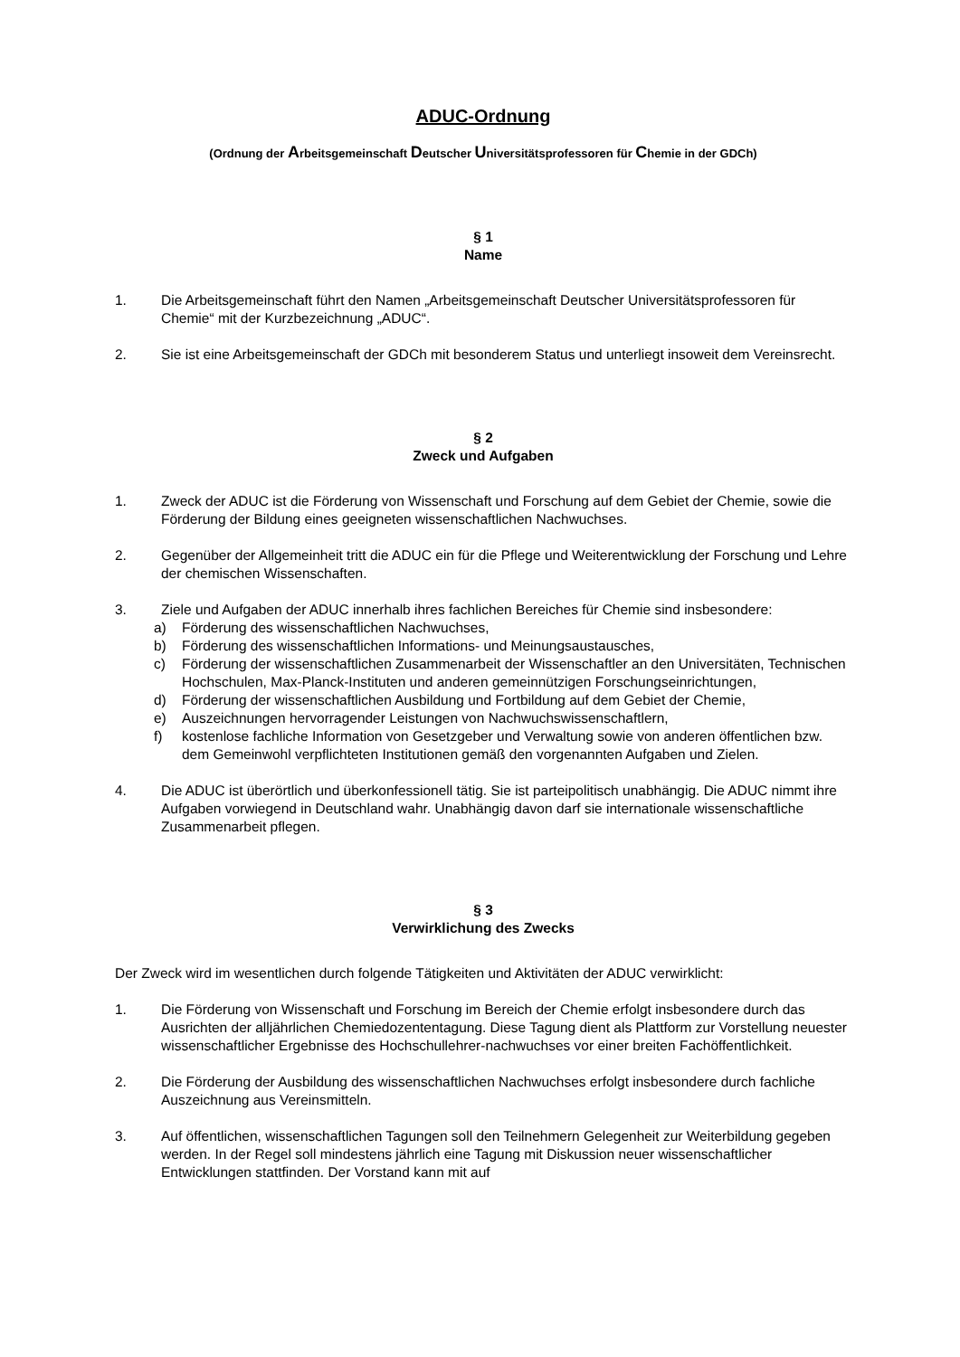ADUC-Ordnung
(Ordnung der Arbeitsgemeinschaft Deutscher Universitätsprofessoren für Chemie in der GDCh)
§ 1
Name
1. Die Arbeitsgemeinschaft führt den Namen „Arbeitsgemeinschaft Deutscher Universitätsprofessoren für Chemie“ mit der Kurzbezeichnung „ADUC“.
2. Sie ist eine Arbeitsgemeinschaft der GDCh mit besonderem Status und unterliegt insoweit dem Vereinsrecht.
§ 2
Zweck und Aufgaben
1. Zweck der ADUC ist die Förderung von Wissenschaft und Forschung auf dem Gebiet der Chemie, sowie die Förderung der Bildung eines geeigneten wissenschaftlichen Nachwuchses.
2. Gegenüber der Allgemeinheit tritt die ADUC ein für die Pflege und Weiterentwicklung der Forschung und Lehre der chemischen Wissenschaften.
3. Ziele und Aufgaben der ADUC innerhalb ihres fachlichen Bereiches für Chemie sind insbesondere:
a) Förderung des wissenschaftlichen Nachwuchses,
b) Förderung des wissenschaftlichen Informations- und Meinungsaustausches,
c) Förderung der wissenschaftlichen Zusammenarbeit der Wissenschaftler an den Universitäten, Technischen Hochschulen, Max-Planck-Instituten und anderen gemeinnützigen Forschungseinrichtungen,
d) Förderung der wissenschaftlichen Ausbildung und Fortbildung auf dem Gebiet der Chemie,
e) Auszeichnungen hervorragender Leistungen von Nachwuchswissenschaftlern,
f) kostenlose fachliche Information von Gesetzgeber und Verwaltung sowie von anderen öffentlichen bzw. dem Gemeinwohl verpflichteten Institutionen gemäß den vorgenannten Aufgaben und Zielen.
4. Die ADUC ist überörtlich und überkonfessionell tätig. Sie ist parteipolitisch unabhängig. Die ADUC nimmt ihre Aufgaben vorwiegend in Deutschland wahr. Unabhängig davon darf sie internationale wissenschaftliche Zusammenarbeit pflegen.
§ 3
Verwirklichung des Zwecks
Der Zweck wird im wesentlichen durch folgende Tätigkeiten und Aktivitäten der ADUC verwirklicht:
1. Die Förderung von Wissenschaft und Forschung im Bereich der Chemie erfolgt insbesondere durch das Ausrichten der alljährlichen Chemiedozententagung. Diese Tagung dient als Plattform zur Vorstellung neuester wissenschaftlicher Ergebnisse des Hochschullehrer-nachwuchses vor einer breiten Fachöffentlichkeit.
2. Die Förderung der Ausbildung des wissenschaftlichen Nachwuchses erfolgt insbesondere durch fachliche Auszeichnung aus Vereinsmitteln.
3. Auf öffentlichen, wissenschaftlichen Tagungen soll den Teilnehmern Gelegenheit zur Weiterbildung gegeben werden. In der Regel soll mindestens jährlich eine Tagung mit Diskussion neuer wissenschaftlicher Entwicklungen stattfinden. Der Vorstand kann mit auf